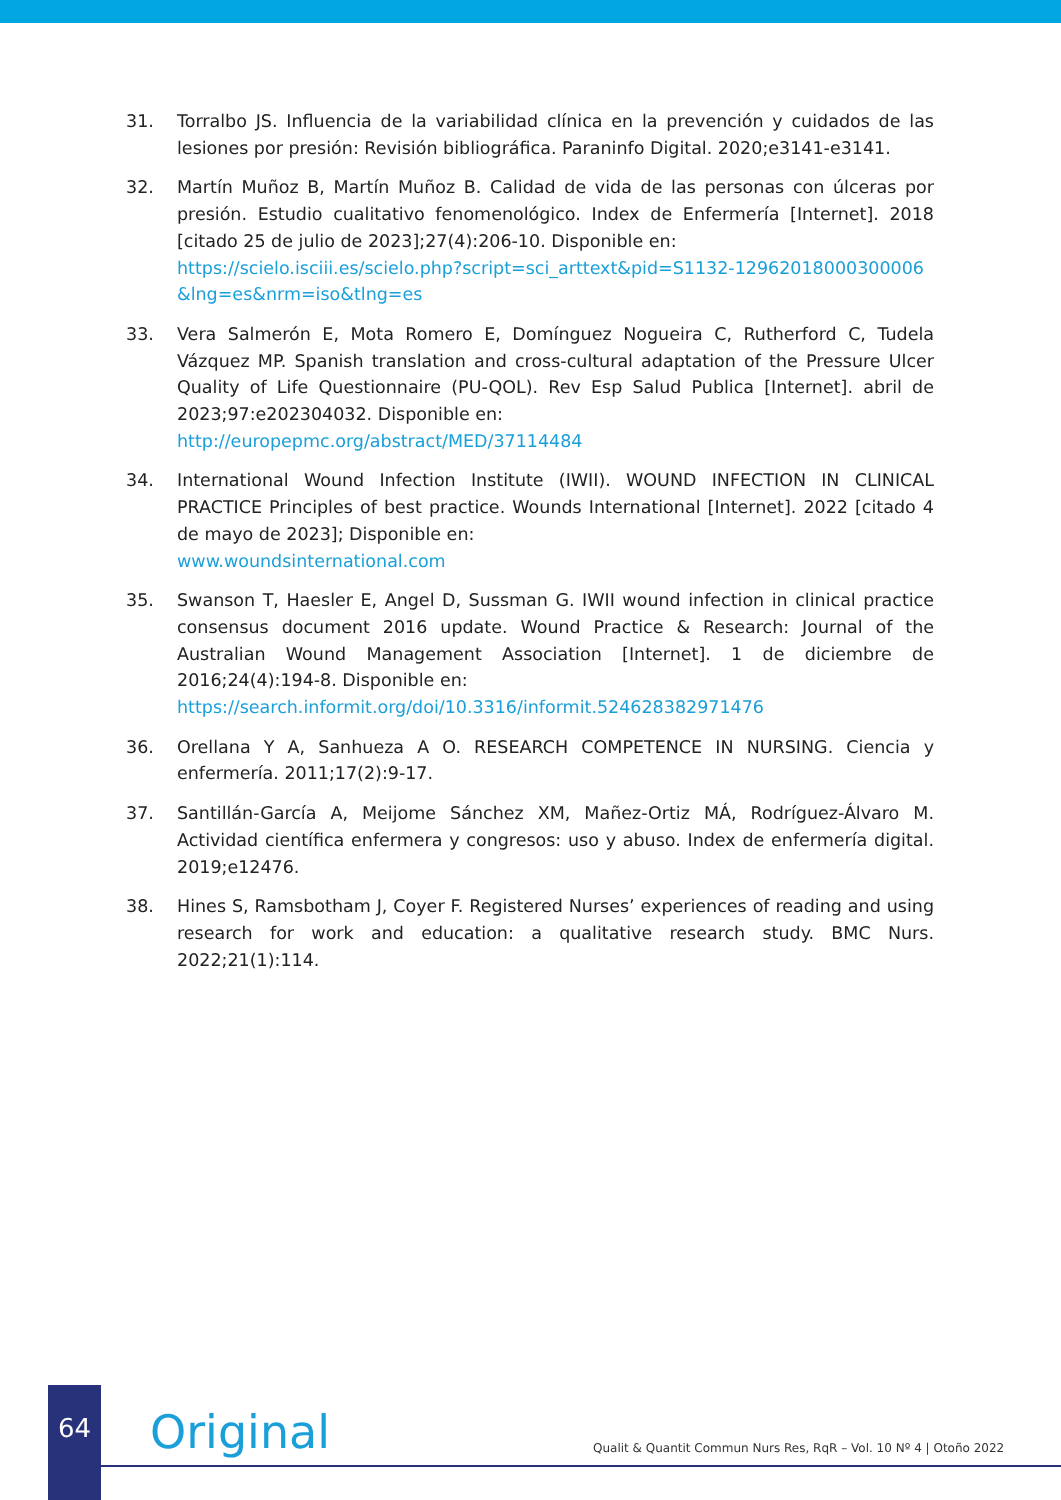31. Torralbo JS. Influencia de la variabilidad clínica en la prevención y cuidados de las lesiones por presión: Revisión bibliográfica. Paraninfo Digital. 2020;e3141-e3141.
32. Martín Muñoz B, Martín Muñoz B. Calidad de vida de las personas con úlceras por presión. Estudio cualitativo fenomenológico. Index de Enfermería [Internet]. 2018 [citado 25 de julio de 2023];27(4):206-10. Disponible en:
https://scielo.isciii.es/scielo.php?script=sci_arttext&pid=S1132-12962018000300006&lng=es&nrm=iso&tlng=es
33. Vera Salmerón E, Mota Romero E, Domínguez Nogueira C, Rutherford C, Tudela Vázquez MP. Spanish translation and cross-cultural adaptation of the Pressure Ulcer Quality of Life Questionnaire (PU-QOL). Rev Esp Salud Publica [Internet]. abril de 2023;97:e202304032. Disponible en:
http://europepmc.org/abstract/MED/37114484
34. International Wound Infection Institute (IWII). WOUND INFECTION IN CLINICAL PRACTICE Principles of best practice. Wounds International [Internet]. 2022 [citado 4 de mayo de 2023]; Disponible en:
www.woundsinternational.com
35. Swanson T, Haesler E, Angel D, Sussman G. IWII wound infection in clinical practice consensus document 2016 update. Wound Practice & Research: Journal of the Australian Wound Management Association [Internet]. 1 de diciembre de 2016;24(4):194-8. Disponible en:
https://search.informit.org/doi/10.3316/informit.524628382971476
36. Orellana Y A, Sanhueza A O. RESEARCH COMPETENCE IN NURSING. Ciencia y enfermería. 2011;17(2):9-17.
37. Santillán-García A, Meijome Sánchez XM, Mañez-Ortiz MÁ, Rodríguez-Álvaro M. Actividad científica enfermera y congresos: uso y abuso. Index de enfermería digital. 2019;e12476.
38. Hines S, Ramsbotham J, Coyer F. Registered Nurses’ experiences of reading and using research for work and education: a qualitative research study. BMC Nurs. 2022;21(1):114.
64
Original
Qualit & Quantit Commun Nurs Res, RqR – Vol. 10 Nº 4 | Otoño 2022